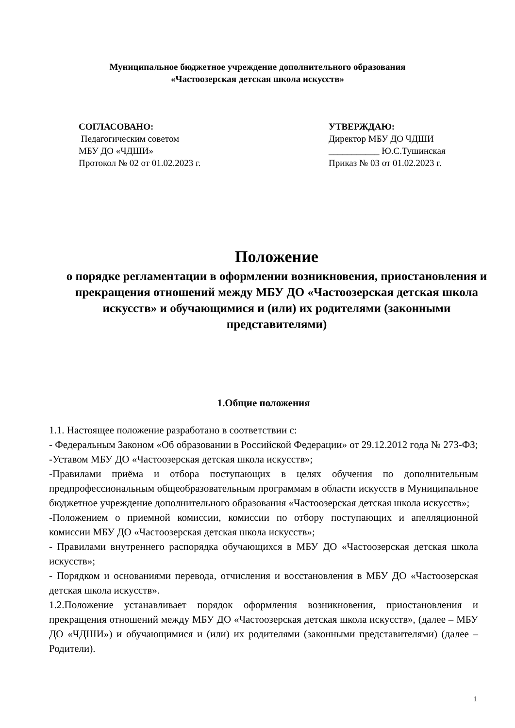Муниципальное бюджетное учреждение дополнительного образования
«Частоозерская детская школа искусств»
СОГЛАСОВАНО:
Педагогическим советом
МБУ ДО «ЧДШИ»
Протокол № 02 от 01.02.2023 г.
УТВЕРЖДАЮ:
Директор МБУ ДО ЧДШИ
___________ Ю.С.Тушинская
Приказ № 03 от 01.02.2023 г.
Положение
о порядке регламентации в оформлении возникновения, приостановления и прекращения отношений между МБУ ДО «Частоозерская детская школа искусств» и обучающимися и (или) их родителями (законными представителями)
1.Общие положения
1.1. Настоящее положение разработано в соответствии с:
- Федеральным Законом «Об образовании в Российской Федерации» от 29.12.2012 года № 273-ФЗ;
-Уставом МБУ ДО «Частоозерская детская школа искусств»;
-Правилами приёма и отбора поступающих в целях обучения по дополнительным предпрофессиональным общеобразовательным программам в области искусств в Муниципальное бюджетное учреждение дополнительного образования «Частоозерская детская школа искусств»;
-Положением о приемной комиссии, комиссии по отбору поступающих и апелляционной комиссии МБУ ДО «Частоозерская детская школа искусств»;
- Правилами внутреннего распорядка обучающихся в МБУ ДО «Частоозерская детская школа искусств»;
- Порядком и основаниями перевода, отчисления и восстановления в МБУ ДО «Частоозерская детская школа искусств».
1.2.Положение устанавливает порядок оформления возникновения, приостановления и прекращения отношений между МБУ ДО «Частоозерская детская школа искусств», (далее – МБУ ДО «ЧДШИ») и обучающимися и (или) их родителями (законными представителями) (далее – Родители).
1